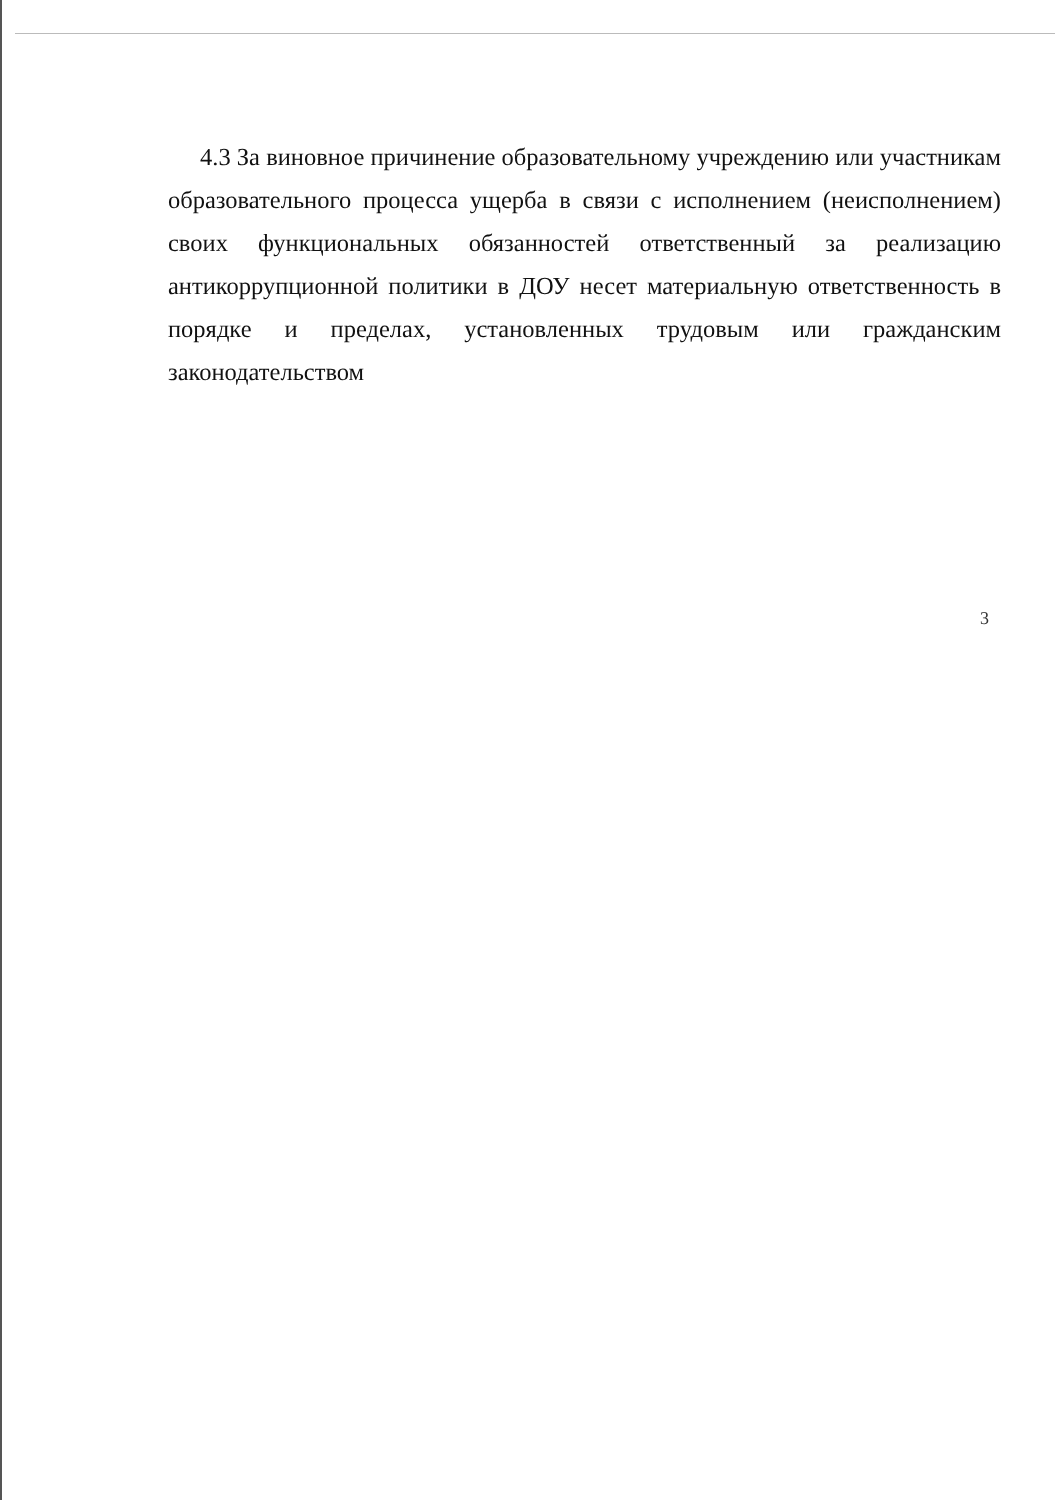4.3 За виновное причинение образовательному учреждению или участникам образовательного процесса ущерба в связи с исполнением (неисполнением) своих функциональных обязанностей ответственный за реализацию антикоррупционной политики в ДОУ несет материальную ответственность в порядке и пределах, установленных трудовым или гражданским законодательством
3